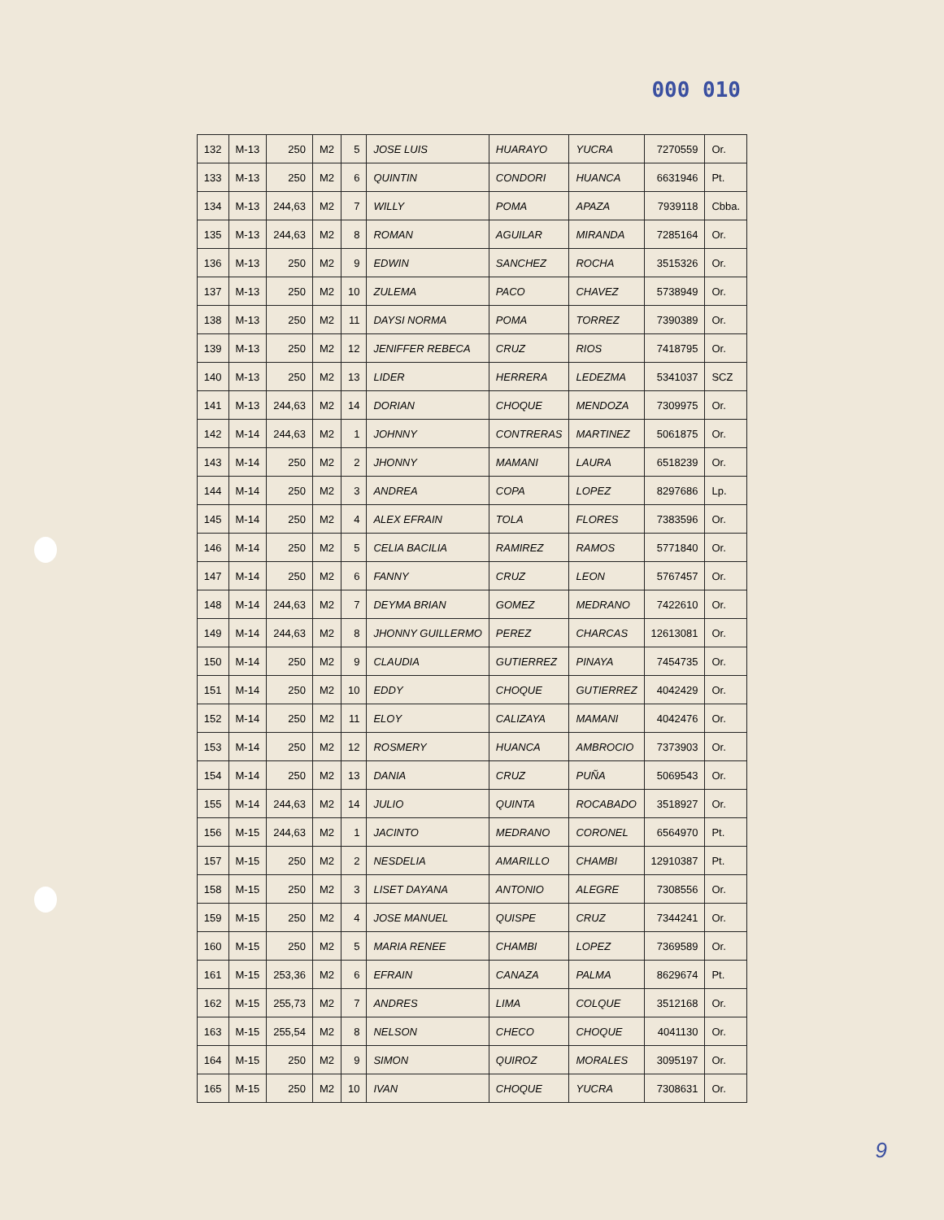000 010
| 132 | M-13 | 250 | M2 | 5 | JOSE LUIS | HUARAYO | YUCRA | 7270559 | Or. |
| 133 | M-13 | 250 | M2 | 6 | QUINTIN | CONDORI | HUANCA | 6631946 | Pt. |
| 134 | M-13 | 244,63 | M2 | 7 | WILLY | POMA | APAZA | 7939118 | Cbba. |
| 135 | M-13 | 244,63 | M2 | 8 | ROMAN | AGUILAR | MIRANDA | 7285164 | Or. |
| 136 | M-13 | 250 | M2 | 9 | EDWIN | SANCHEZ | ROCHA | 3515326 | Or. |
| 137 | M-13 | 250 | M2 | 10 | ZULEMA | PACO | CHAVEZ | 5738949 | Or. |
| 138 | M-13 | 250 | M2 | 11 | DAYSI NORMA | POMA | TORREZ | 7390389 | Or. |
| 139 | M-13 | 250 | M2 | 12 | JENIFFER REBECA | CRUZ | RIOS | 7418795 | Or. |
| 140 | M-13 | 250 | M2 | 13 | LIDER | HERRERA | LEDEZMA | 5341037 | SCZ |
| 141 | M-13 | 244,63 | M2 | 14 | DORIAN | CHOQUE | MENDOZA | 7309975 | Or. |
| 142 | M-14 | 244,63 | M2 | 1 | JOHNNY | CONTRERAS | MARTINEZ | 5061875 | Or. |
| 143 | M-14 | 250 | M2 | 2 | JHONNY | MAMANI | LAURA | 6518239 | Or. |
| 144 | M-14 | 250 | M2 | 3 | ANDREA | COPA | LOPEZ | 8297686 | Lp. |
| 145 | M-14 | 250 | M2 | 4 | ALEX EFRAIN | TOLA | FLORES | 7383596 | Or. |
| 146 | M-14 | 250 | M2 | 5 | CELIA BACILIA | RAMIREZ | RAMOS | 5771840 | Or. |
| 147 | M-14 | 250 | M2 | 6 | FANNY | CRUZ | LEON | 5767457 | Or. |
| 148 | M-14 | 244,63 | M2 | 7 | DEYMA BRIAN | GOMEZ | MEDRANO | 7422610 | Or. |
| 149 | M-14 | 244,63 | M2 | 8 | JHONNY GUILLERMO | PEREZ | CHARCAS | 12613081 | Or. |
| 150 | M-14 | 250 | M2 | 9 | CLAUDIA | GUTIERREZ | PINAYA | 7454735 | Or. |
| 151 | M-14 | 250 | M2 | 10 | EDDY | CHOQUE | GUTIERREZ | 4042429 | Or. |
| 152 | M-14 | 250 | M2 | 11 | ELOY | CALIZAYA | MAMANI | 4042476 | Or. |
| 153 | M-14 | 250 | M2 | 12 | ROSMERY | HUANCA | AMBROCIO | 7373903 | Or. |
| 154 | M-14 | 250 | M2 | 13 | DANIA | CRUZ | PUÑA | 5069543 | Or. |
| 155 | M-14 | 244,63 | M2 | 14 | JULIO | QUINTA | ROCABADO | 3518927 | Or. |
| 156 | M-15 | 244,63 | M2 | 1 | JACINTO | MEDRANO | CORONEL | 6564970 | Pt. |
| 157 | M-15 | 250 | M2 | 2 | NESDELIA | AMARILLO | CHAMBI | 12910387 | Pt. |
| 158 | M-15 | 250 | M2 | 3 | LISET DAYANA | ANTONIO | ALEGRE | 7308556 | Or. |
| 159 | M-15 | 250 | M2 | 4 | JOSE MANUEL | QUISPE | CRUZ | 7344241 | Or. |
| 160 | M-15 | 250 | M2 | 5 | MARIA RENEE | CHAMBI | LOPEZ | 7369589 | Or. |
| 161 | M-15 | 253,36 | M2 | 6 | EFRAIN | CANAZA | PALMA | 8629674 | Pt. |
| 162 | M-15 | 255,73 | M2 | 7 | ANDRES | LIMA | COLQUE | 3512168 | Or. |
| 163 | M-15 | 255,54 | M2 | 8 | NELSON | CHECO | CHOQUE | 4041130 | Or. |
| 164 | M-15 | 250 | M2 | 9 | SIMON | QUIROZ | MORALES | 3095197 | Or. |
| 165 | M-15 | 250 | M2 | 10 | IVAN | CHOQUE | YUCRA | 7308631 | Or. |
9